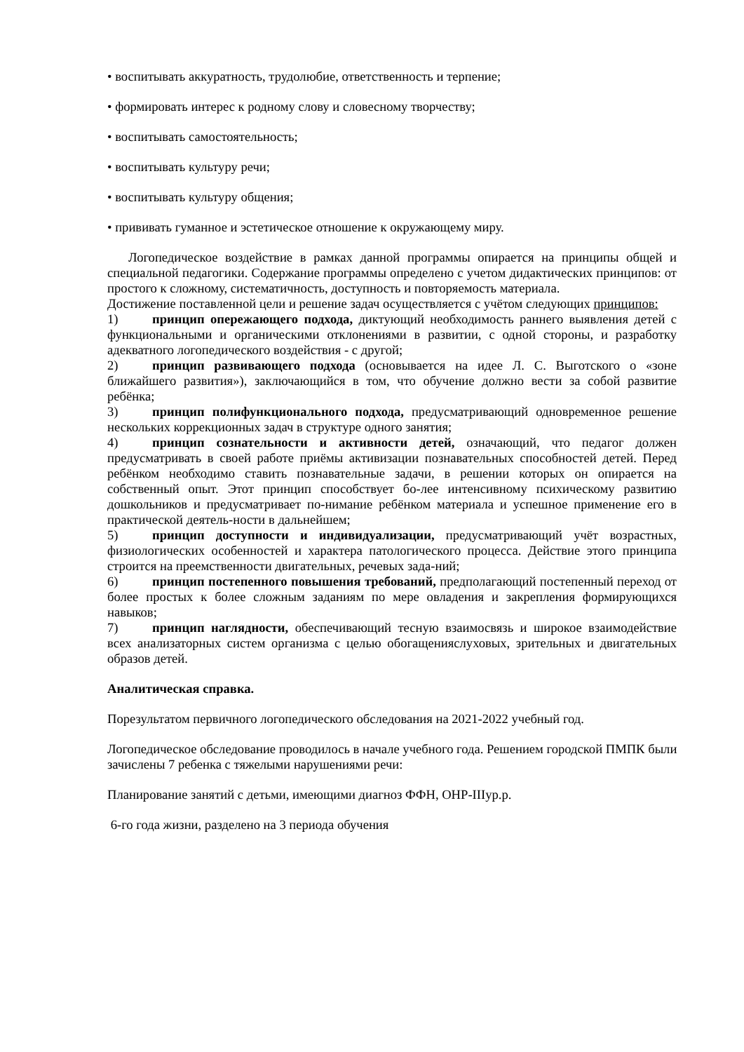• воспитывать аккуратность, трудолюбие, ответственность и терпение;
• формировать интерес к родному слову и словесному творчеству;
• воспитывать самостоятельность;
• воспитывать культуру речи;
• воспитывать культуру общения;
• прививать гуманное и эстетическое отношение к окружающему миру.
Логопедическое воздействие в рамках данной программы опирается на принципы общей и специальной педагогики. Содержание программы определено с учетом дидактических принципов: от простого к сложному, систематичность, доступность и повторяемость материала.
Достижение поставленной цели и решение задач осуществляется с учётом следующих принципов:
1) принцип опережающего подхода, диктующий необходимость раннего выявления детей с функциональными и органическими отклонениями в развитии, с одной стороны, и разработку адекватного логопедического воздействия - с другой;
2) принцип развивающего подхода (основывается на идее Л. С. Выготского о «зоне ближайшего развития»), заключающийся в том, что обучение должно вести за собой развитие ребёнка;
3) принцип полифункционального подхода, предусматривающий одновременное решение нескольких коррекционных задач в структуре одного занятия;
4) принцип сознательности и активности детей, означающий, что педагог должен предусматривать в своей работе приёмы активизации познавательных способностей детей. Перед ребёнком необходимо ставить познавательные задачи, в решении которых он опирается на собственный опыт. Этот принцип способствует бо-лее интенсивному психическому развитию дошкольников и предусматривает по-нимание ребёнком материала и успешное применение его в практической деятель-ности в дальнейшем;
5) принцип доступности и индивидуализации, предусматривающий учёт возрастных, физиологических особенностей и характера патологического процесса. Действие этого принципа строится на преемственности двигательных, речевых зада-ний;
6) принцип постепенного повышения требований, предполагающий постепенный переход от более простых к более сложным заданиям по мере овладения и закрепления формирующихся навыков;
7) принцип наглядности, обеспечивающий тесную взаимосвязь и широкое взаимодействие всех анализаторных систем организма с целью обогащенияслуховых, зрительных и двигательных образов детей.
Аналитическая справка.
Порезультатом первичного логопедического обследования на 2021-2022 учебный год.
Логопедическое обследование проводилось в начале учебного года. Решением городской ПМПК были зачислены 7 ребенка с тяжелыми нарушениями речи:
Планирование занятий с детьми, имеющими диагноз ФФН, ОНР-IIIур.р.
6-го года жизни, разделено на 3 периода обучения